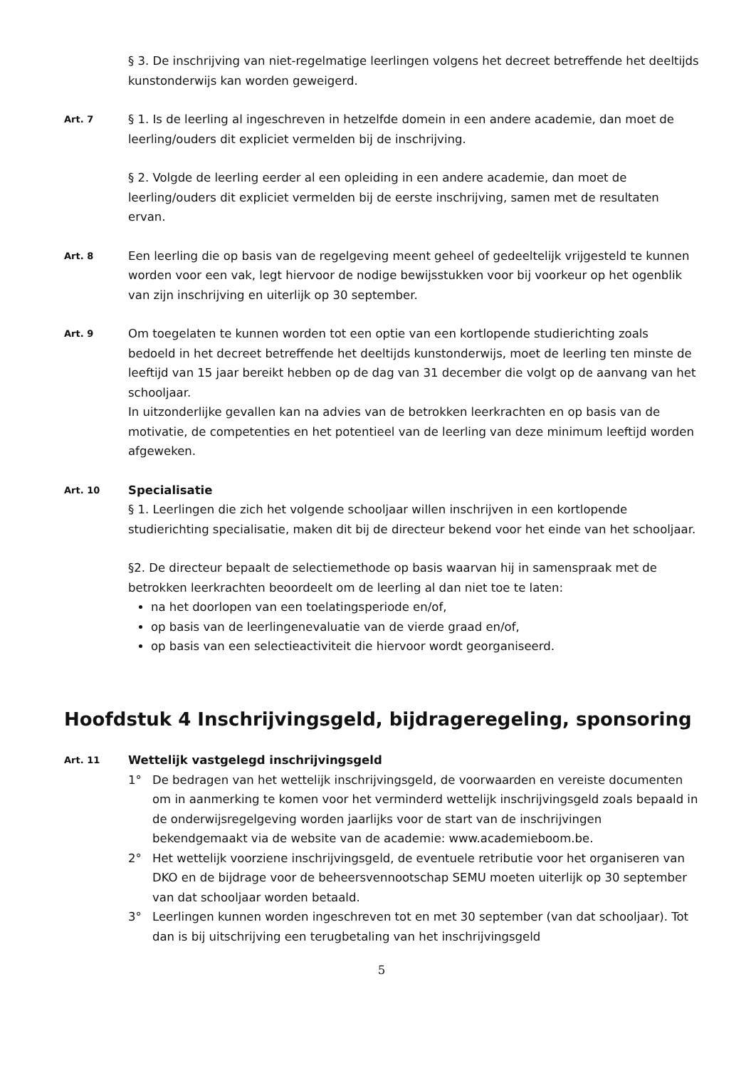§ 3. De inschrijving van niet-regelmatige leerlingen volgens het decreet betreffende het deeltijds kunstonderwijs kan worden geweigerd.
Art. 7
§ 1. Is de leerling al ingeschreven in hetzelfde domein in een andere academie, dan moet de leerling/ouders dit expliciet vermelden bij de inschrijving.
§ 2. Volgde de leerling eerder al een opleiding in een andere academie, dan moet de leerling/ouders dit expliciet vermelden bij de eerste inschrijving, samen met de resultaten ervan.
Art. 8
Een leerling die op basis van de regelgeving meent geheel of gedeeltelijk vrijgesteld te kunnen worden voor een vak, legt hiervoor de nodige bewijsstukken voor bij voorkeur op het ogenblik van zijn inschrijving en uiterlijk op 30 september.
Art. 9
Om toegelaten te kunnen worden tot een optie van een kortlopende studierichting zoals bedoeld in het decreet betreffende het deeltijds kunstonderwijs, moet de leerling ten minste de leeftijd van 15 jaar bereikt hebben op de dag van 31 december die volgt op de aanvang van het schooljaar.
In uitzonderlijke gevallen kan na advies van de betrokken leerkrachten en op basis van de motivatie, de competenties en het potentieel van de leerling van deze minimum leeftijd worden afgeweken.
Art. 10
Specialisatie
§ 1. Leerlingen die zich het volgende schooljaar willen inschrijven in een kortlopende studierichting specialisatie, maken dit bij de directeur bekend voor het einde van het schooljaar.
§2. De directeur bepaalt de selectiemethode op basis waarvan hij in samenspraak met de betrokken leerkrachten beoordeelt om de leerling al dan niet toe te laten:
na het doorlopen van een toelatingsperiode en/of,
op basis van de leerlingenevaluatie van de vierde graad en/of,
op basis van een selectieactiviteit die hiervoor wordt georganiseerd.
Hoofdstuk 4 Inschrijvingsgeld, bijdrageregeling, sponsoring
Art. 11
Wettelijk vastgelegd inschrijvingsgeld
1° De bedragen van het wettelijk inschrijvingsgeld, de voorwaarden en vereiste documenten om in aanmerking te komen voor het verminderd wettelijk inschrijvingsgeld zoals bepaald in de onderwijsregelgeving worden jaarlijks voor de start van de inschrijvingen bekendgemaakt via de website van de academie: www.academieboom.be.
2° Het wettelijk voorziene inschrijvingsgeld, de eventuele retributie voor het organiseren van DKO en de bijdrage voor de beheersvennootschap SEMU moeten uiterlijk op 30 september van dat schooljaar worden betaald.
3° Leerlingen kunnen worden ingeschreven tot en met 30 september (van dat schooljaar). Tot dan is bij uitschrijving een terugbetaling van het inschrijvingsgeld
5